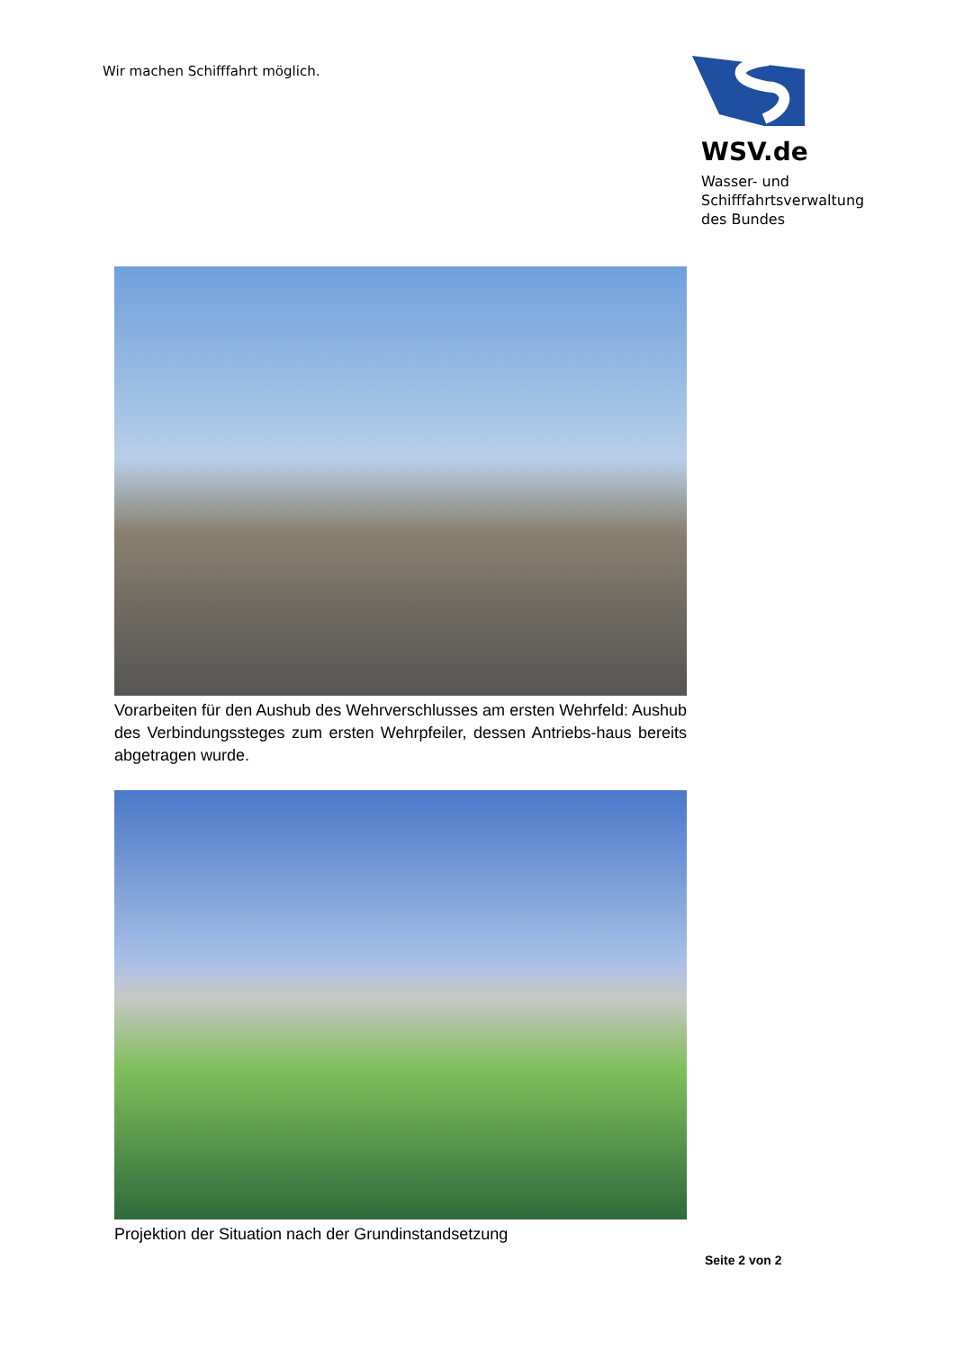Wir machen Schifffahrt möglich.
WSV.de
Wasser- und
Schifffahrtsverwaltung
des Bundes
Vorarbeiten für den Aushub des Wehrverschlusses am ersten Wehrfeld: Aushub des Verbindungssteges zum ersten Wehrpfeiler, dessen Antriebs-haus bereits abgetragen wurde.
Projektion der Situation nach der Grundinstandsetzung
Seite 2 von 2